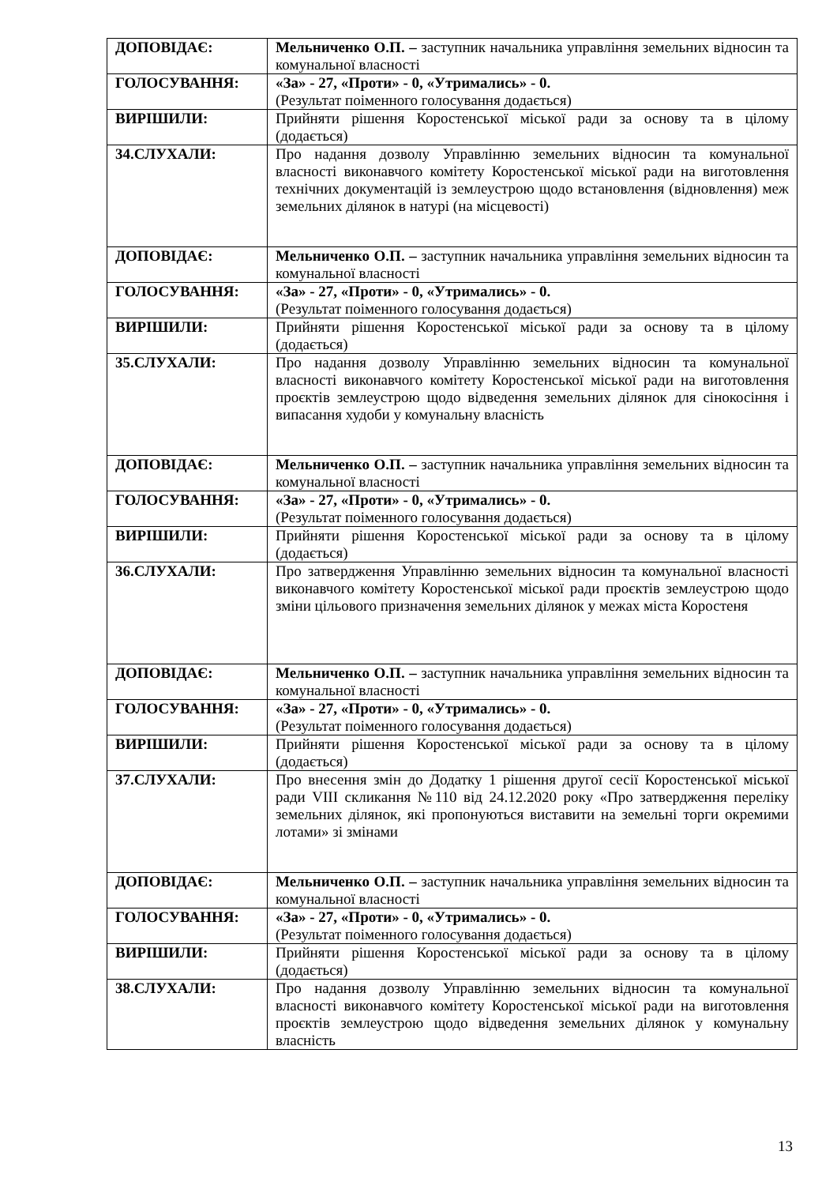| ДОПОВІДАЄ: | Мельниченко О.П. – заступник начальника управління земельних відносин та комунальної власності |
| ГОЛОСУВАННЯ: | «За» - 27, «Проти» - 0, «Утримались» - 0. (Результат поіменного голосування додається) |
| ВИРІШИЛИ: | Прийняти рішення Коростенської міської ради за основу та в цілому (додається) |
| 34.СЛУХАЛИ: | Про надання дозволу Управлінню земельних відносин та комунальної власності виконавчого комітету Коростенської міської ради на виготовлення технічних документацій із землеустрою щодо встановлення (відновлення) меж земельних ділянок в натурі (на місцевості) |
| ДОПОВІДАЄ: | Мельниченко О.П. – заступник начальника управління земельних відносин та комунальної власності |
| ГОЛОСУВАННЯ: | «За» - 27, «Проти» - 0, «Утримались» - 0. (Результат поіменного голосування додається) |
| ВИРІШИЛИ: | Прийняти рішення Коростенської міської ради за основу та в цілому (додається) |
| 35.СЛУХАЛИ: | Про надання дозволу Управлінню земельних відносин та комунальної власності виконавчого комітету Коростенської міської ради на виготовлення проєктів землеустрою щодо відведення земельних ділянок для сінокосіння і випасання худоби у комунальну власність |
| ДОПОВІДАЄ: | Мельниченко О.П. – заступник начальника управління земельних відносин та комунальної власності |
| ГОЛОСУВАННЯ: | «За» - 27, «Проти» - 0, «Утримались» - 0. (Результат поіменного голосування додається) |
| ВИРІШИЛИ: | Прийняти рішення Коростенської міської ради за основу та в цілому (додається) |
| 36.СЛУХАЛИ: | Про затвердження Управлінню земельних відносин та комунальної власності виконавчого комітету Коростенської міської ради проєктів землеустрою щодо зміни цільового призначення земельних ділянок у межах міста Коростеня |
| ДОПОВІДАЄ: | Мельниченко О.П. – заступник начальника управління земельних відносин та комунальної власності |
| ГОЛОСУВАННЯ: | «За» - 27, «Проти» - 0, «Утримались» - 0. (Результат поіменного голосування додається) |
| ВИРІШИЛИ: | Прийняти рішення Коростенської міської ради за основу та в цілому (додається) |
| 37.СЛУХАЛИ: | Про внесення змін до Додатку 1 рішення другої сесії Коростенської міської ради VIII скликання №110 від 24.12.2020 року «Про затвердження переліку земельних ділянок, які пропонуються виставити на земельні торги окремими лотами» зі змінами |
| ДОПОВІДАЄ: | Мельниченко О.П. – заступник начальника управління земельних відносин та комунальної власності |
| ГОЛОСУВАННЯ: | «За» - 27, «Проти» - 0, «Утримались» - 0. (Результат поіменного голосування додається) |
| ВИРІШИЛИ: | Прийняти рішення Коростенської міської ради за основу та в цілому (додається) |
| 38.СЛУХАЛИ: | Про надання дозволу Управлінню земельних відносин та комунальної власності виконавчого комітету Коростенської міської ради на виготовлення проєктів землеустрою щодо відведення земельних ділянок у комунальну власність |
13